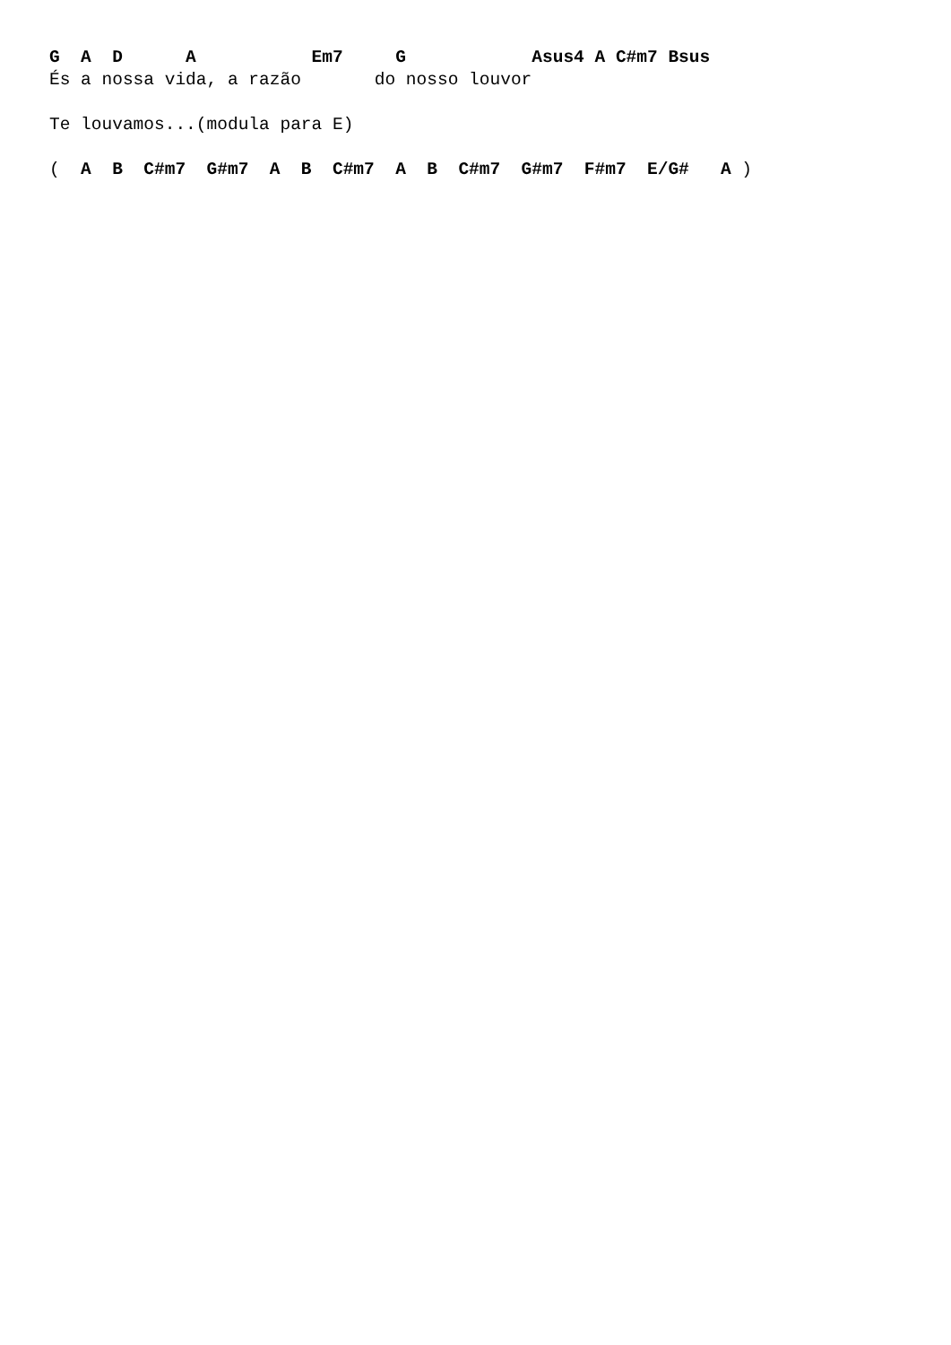G  A  D      A           Em7     G            Asus4 A C#m7 Bsus
És a nossa vida, a razão       do nosso louvor

Te louvamos...(modula para E)

(  A  B  C#m7  G#m7  A  B  C#m7  A  B  C#m7  G#m7  F#m7  E/G#   A )